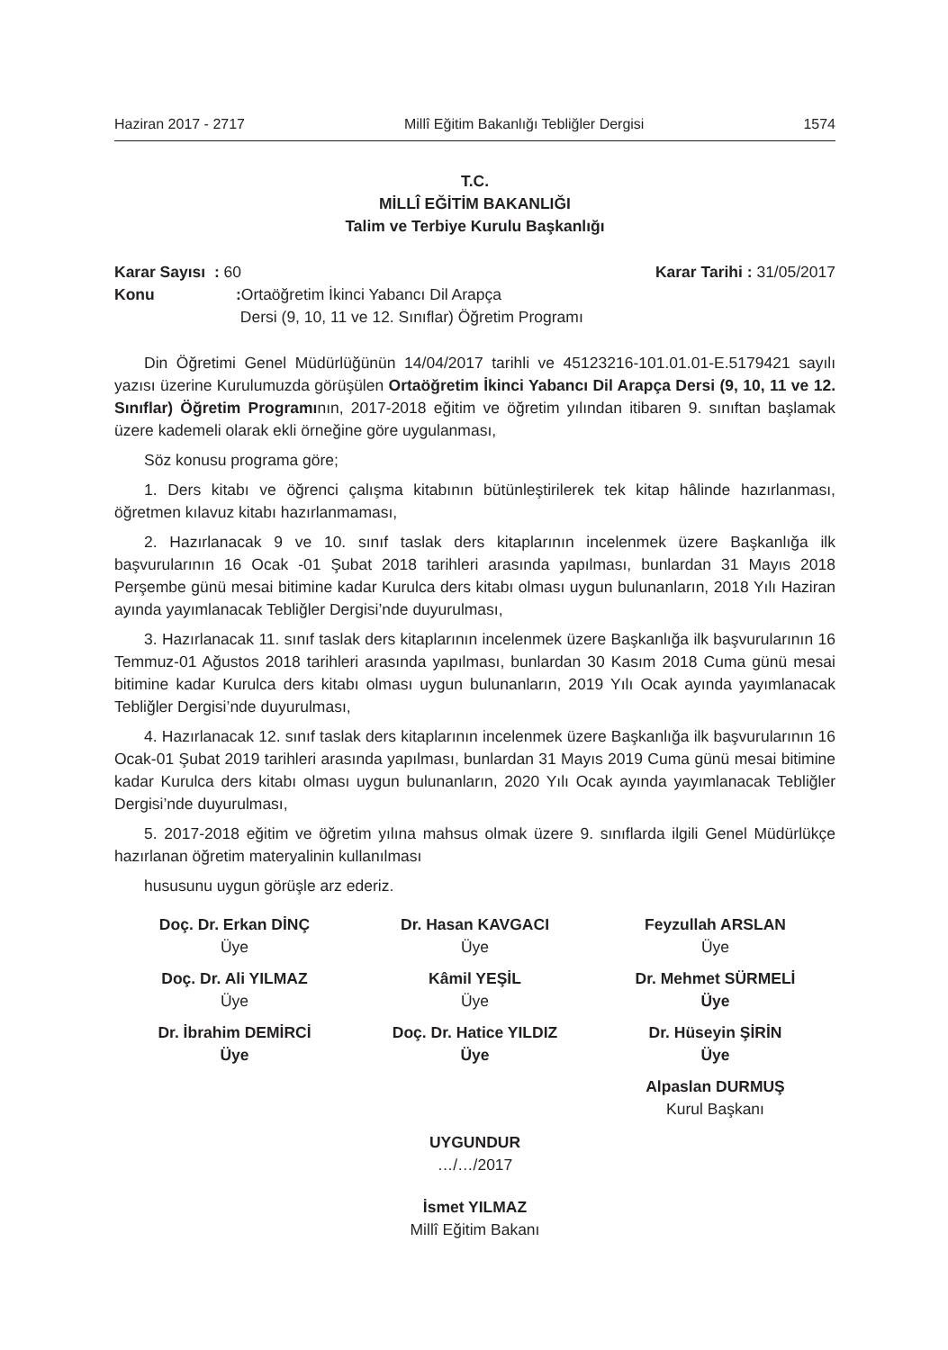Haziran 2017 - 2717 Millî Eğitim Bakanlığı Tebliğler Dergisi 1574
T.C.
MİLLÎ EĞİTİM BAKANLIĞI
Talim ve Terbiye Kurulu Başkanlığı
Karar Sayısı : 60 Karar Tarihi : 31/05/2017
Konu: Ortaöğretim İkinci Yabancı Dil Arapça
Dersi (9, 10, 11 ve 12. Sınıflar) Öğretim Programı
Din Öğretimi Genel Müdürlüğünün 14/04/2017 tarihli ve 45123216-101.01.01-E.5179421 sayılı yazısı üzerine Kurulumuzda görüşülen Ortaöğretim İkinci Yabancı Dil Arapça Dersi (9, 10, 11 ve 12. Sınıflar) Öğretim Programının, 2017-2018 eğitim ve öğretim yılından itibaren 9. sınıftan başlamak üzere kademeli olarak ekli örneğine göre uygulanması,
Söz konusu programa göre;
1. Ders kitabı ve öğrenci çalışma kitabının bütünleştirilerek tek kitap hâlinde hazırlanması, öğretmen kılavuz kitabı hazırlanmaması,
2. Hazırlanacak 9 ve 10. sınıf taslak ders kitaplarının incelenmek üzere Başkanlığa ilk başvurularının 16 Ocak -01 Şubat 2018 tarihleri arasında yapılması, bunlardan 31 Mayıs 2018 Perşembe günü mesai bitimine kadar Kurulca ders kitabı olması uygun bulunanların, 2018 Yılı Haziran ayında yayımlanacak Tebliğler Dergisi’nde duyurulması,
3. Hazırlanacak 11. sınıf taslak ders kitaplarının incelenmek üzere Başkanlığa ilk başvurularının 16 Temmuz-01 Ağustos 2018 tarihleri arasında yapılması, bunlardan 30 Kasım 2018 Cuma günü mesai bitimine kadar Kurulca ders kitabı olması uygun bulunanların, 2019 Yılı Ocak ayında yayımlanacak Tebliğler Dergisi’nde duyurulması,
4. Hazırlanacak 12. sınıf taslak ders kitaplarının incelenmek üzere Başkanlığa ilk başvurularının 16 Ocak-01 Şubat 2019 tarihleri arasında yapılması, bunlardan 31 Mayıs 2019 Cuma günü mesai bitimine kadar Kurulca ders kitabı olması uygun bulunanların, 2020 Yılı Ocak ayında yayımlanacak Tebliğler Dergisi’nde duyurulması,
5. 2017-2018 eğitim ve öğretim yılına mahsus olmak üzere 9. sınıflarda ilgili Genel Müdürlükçe hazırlanan öğretim materyalinin kullanılması
hususunu uygun görüşle arz ederiz.
Doç. Dr. Erkan DİNÇ
Üye
Dr. Hasan KAVGACI
Üye
Feyzullah ARSLAN
Üye
Doç. Dr. Ali YILMAZ
Üye
Kâmil YEŞİL
Üye
Dr. Mehmet SÜRMELİ
Üye
Dr. İbrahim DEMİRCİ
Üye
Doç. Dr. Hatice YILDIZ
Üye
Dr. Hüseyin ŞİRİN
Üye
Alpaslan DURMUŞ
Kurul Başkanı
UYGUNDUR
…/…/2017
İsmet YILMAZ
Millî Eğitim Bakanı